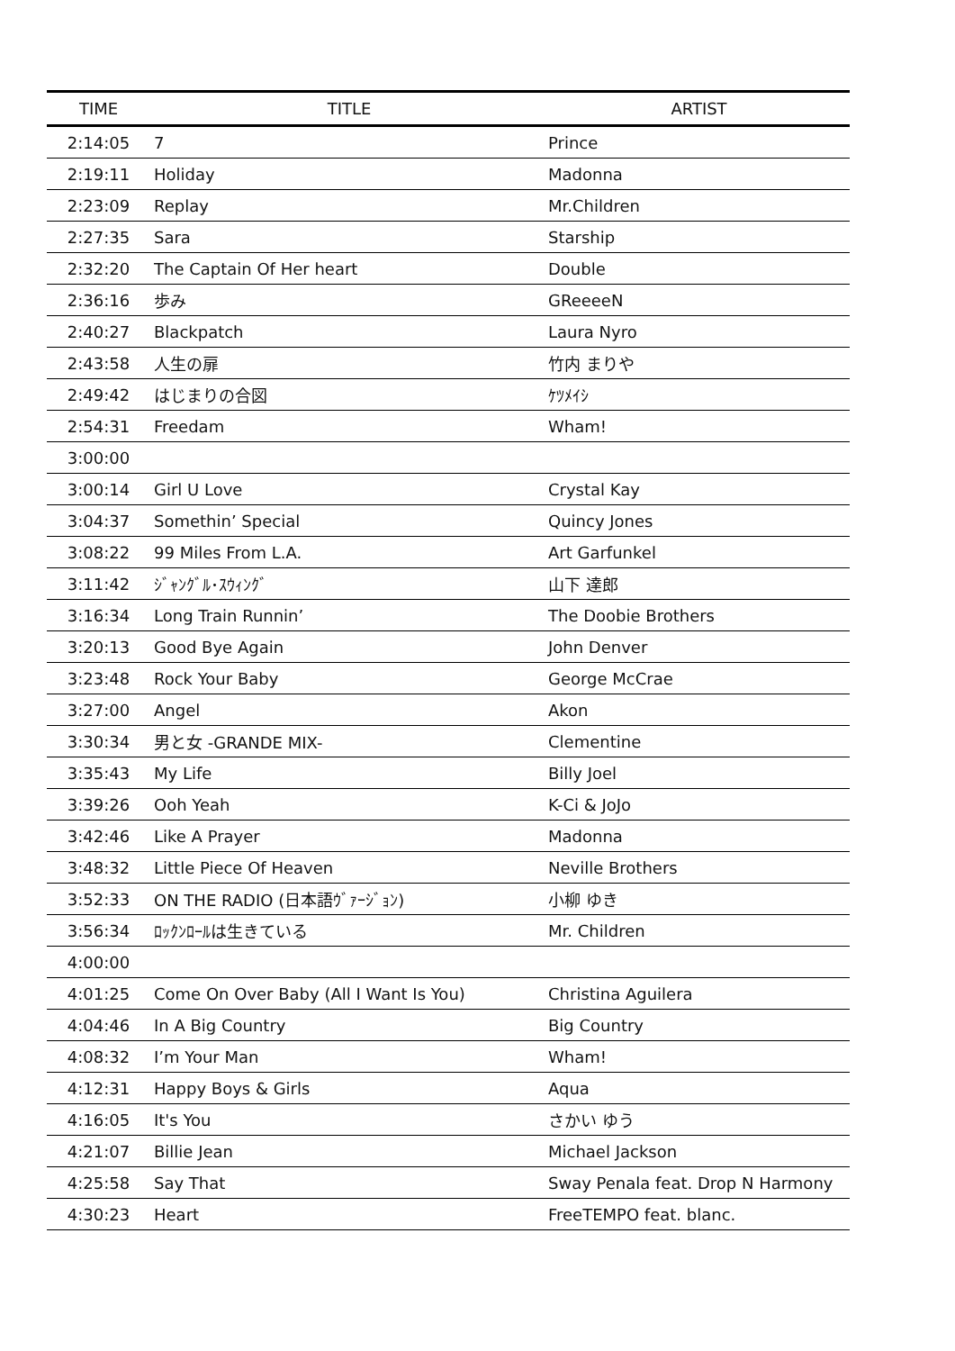| TIME | TITLE | ARTIST |
| --- | --- | --- |
| 2:14:05 | 7 | Prince |
| 2:19:11 | Holiday | Madonna |
| 2:23:09 | Replay | Mr.Children |
| 2:27:35 | Sara | Starship |
| 2:32:20 | The Captain Of Her heart | Double |
| 2:36:16 | 歩み | GReeeeN |
| 2:40:27 | Blackpatch | Laura Nyro |
| 2:43:58 | 人生の扉 | 竹内 まりや |
| 2:49:42 | はじまりの合図 | ｹﾂﾒｲｼ |
| 2:54:31 | Freedam | Wham! |
| 3:00:00 | | |
| 3:00:14 | Girl U Love | Crystal Kay |
| 3:04:37 | Somethin’ Special | Quincy Jones |
| 3:08:22 | 99 Miles From L.A. | Art Garfunkel |
| 3:11:42 | ｼﾞｬﾝｸﾞﾙ･ｽｳｨﾝｸﾞ | 山下 達郎 |
| 3:16:34 | Long Train Runnin’ | The Doobie Brothers |
| 3:20:13 | Good Bye Again | John Denver |
| 3:23:48 | Rock Your Baby | George McCrae |
| 3:27:00 | Angel | Akon |
| 3:30:34 | 男と女 -GRANDE MIX- | Clementine |
| 3:35:43 | My Life | Billy Joel |
| 3:39:26 | Ooh Yeah | K-Ci & JoJo |
| 3:42:46 | Like A Prayer | Madonna |
| 3:48:32 | Little Piece Of Heaven | Neville Brothers |
| 3:52:33 | ON THE RADIO (日本語ｳﾞｧｰｼﾞｮﾝ) | 小柳 ゆき |
| 3:56:34 | ﾛｯｸﾝﾛｰﾙは生きている | Mr. Children |
| 4:00:00 | | |
| 4:01:25 | Come On Over Baby (All I Want Is You) | Christina Aguilera |
| 4:04:46 | In A Big Country | Big Country |
| 4:08:32 | I’m Your Man | Wham! |
| 4:12:31 | Happy Boys & Girls | Aqua |
| 4:16:05 | It's You | さかい ゆう |
| 4:21:07 | Billie Jean | Michael Jackson |
| 4:25:58 | Say That | Sway Penala feat. Drop N Harmony |
| 4:30:23 | Heart | FreeTEMPO feat. blanc. |